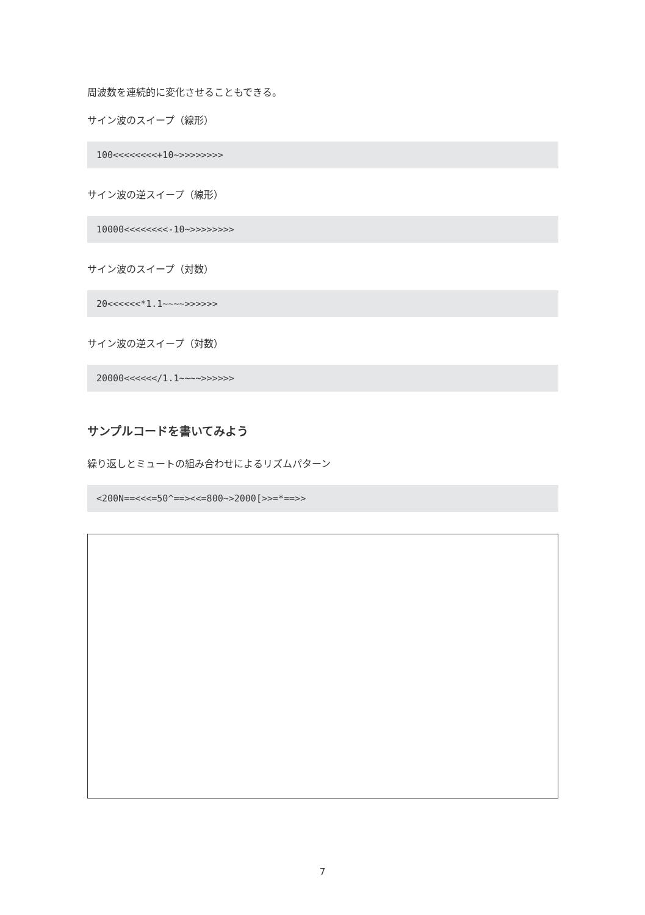周波数を連続的に変化させることもできる。
サイン波のスイープ（線形）
100<<<<<<<<+10~>>>>>>>>
サイン波の逆スイープ（線形）
10000<<<<<<<<-10~>>>>>>>>
サイン波のスイープ（対数）
20<<<<<<*1.1~~~~>>>>>>
サイン波の逆スイープ（対数）
20000<<<<<</1.1~~~~>>>>>>
サンプルコードを書いてみよう
繰り返しとミュートの組み合わせによるリズムパターン
<200N==<<<=50^==><<=800~>2000[>>=*==>>
7